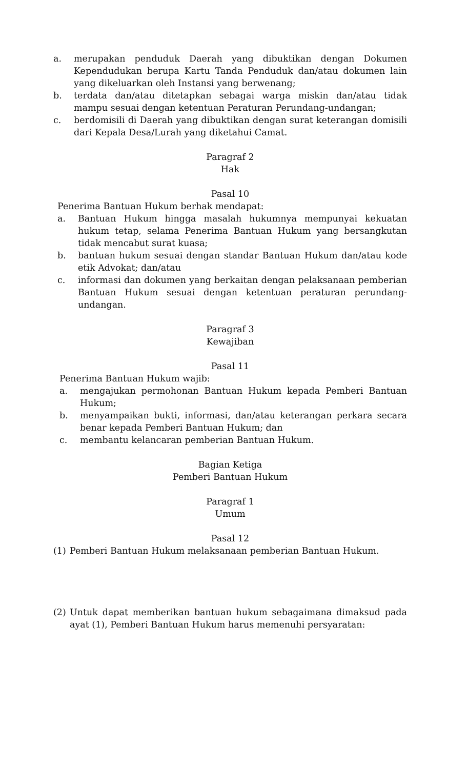a. merupakan penduduk Daerah yang dibuktikan dengan Dokumen Kependudukan berupa Kartu Tanda Penduduk dan/atau dokumen lain yang dikeluarkan oleh Instansi yang berwenang;
b. terdata dan/atau ditetapkan sebagai warga miskin dan/atau tidak mampu sesuai dengan ketentuan Peraturan Perundang-undangan;
c. berdomisili di Daerah yang dibuktikan dengan surat keterangan domisili dari Kepala Desa/Lurah yang diketahui Camat.
Paragraf 2
Hak
Pasal 10
Penerima Bantuan Hukum berhak mendapat:
a. Bantuan Hukum hingga masalah hukumnya mempunyai kekuatan hukum tetap, selama Penerima Bantuan Hukum yang bersangkutan tidak mencabut surat kuasa;
b. bantuan hukum sesuai dengan standar Bantuan Hukum dan/atau kode etik Advokat; dan/atau
c. informasi dan dokumen yang berkaitan dengan pelaksanaan pemberian Bantuan Hukum sesuai dengan ketentuan peraturan perundang-undangan.
Paragraf 3
Kewajiban
Pasal 11
Penerima Bantuan Hukum wajib:
a. mengajukan permohonan Bantuan Hukum kepada Pemberi Bantuan Hukum;
b. menyampaikan bukti, informasi, dan/atau keterangan perkara secara benar kepada Pemberi Bantuan Hukum; dan
c. membantu kelancaran pemberian Bantuan Hukum.
Bagian Ketiga
Pemberi Bantuan Hukum
Paragraf 1
Umum
Pasal 12
(1) Pemberi Bantuan Hukum melaksanaan pemberian Bantuan Hukum.
(2) Untuk dapat memberikan bantuan hukum sebagaimana dimaksud pada ayat (1), Pemberi Bantuan Hukum harus memenuhi persyaratan: